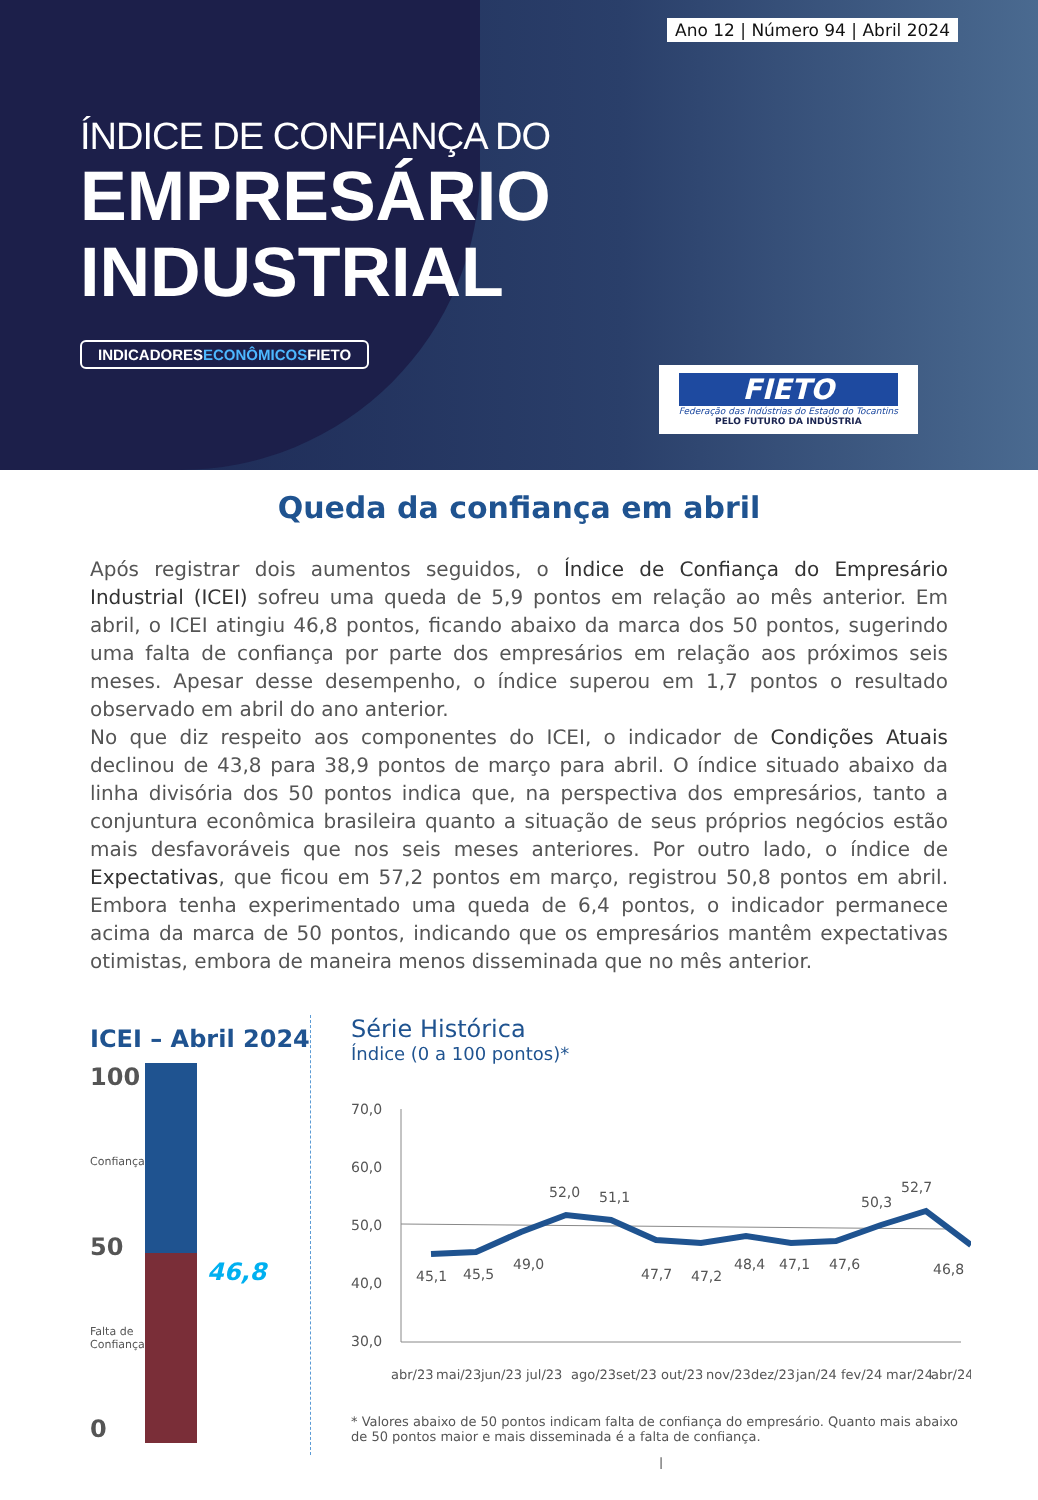Ano 12 | Número 94 | Abril 2024
ÍNDICE DE CONFIANÇA DO
EMPRESÁRIO
INDUSTRIAL
INDICADORESECONÔMICOSFIETO
FIETO
Federação das Indústrias do Estado do Tocantins
PELO FUTURO DA INDÚSTRIA
Queda da confiança em abril
Após registrar dois aumentos seguidos, o Índice de Confiança do Empresário Industrial (ICEI) sofreu uma queda de 5,9 pontos em relação ao mês anterior. Em abril, o ICEI atingiu 46,8 pontos, ficando abaixo da marca dos 50 pontos, sugerindo uma falta de confiança por parte dos empresários em relação aos próximos seis meses. Apesar desse desempenho, o índice superou em 1,7 pontos o resultado observado em abril do ano anterior.
No que diz respeito aos componentes do ICEI, o indicador de Condições Atuais declinou de 43,8 para 38,9 pontos de março para abril. O índice situado abaixo da linha divisória dos 50 pontos indica que, na perspectiva dos empresários, tanto a conjuntura econômica brasileira quanto a situação de seus próprios negócios estão mais desfavoráveis que nos seis meses anteriores. Por outro lado, o índice de Expectativas, que ficou em 57,2 pontos em março, registrou 50,8 pontos em abril. Embora tenha experimentado uma queda de 6,4 pontos, o indicador permanece acima da marca de 50 pontos, indicando que os empresários mantêm expectativas otimistas, embora de maneira menos disseminada que no mês anterior.
ICEI – Abril 2024
100
Confiança
50
Falta de Confiança
0
46,8
Série Histórica
Índice (0 a 100 pontos)*
70,0
60,0
50,0
40,0
30,0
45,1
45,5
49,0
52,0
51,1
47,7
47,2
48,4
47,1
47,6
50,3
52,7
46,8
abr/23
mai/23
jun/23
jul/23
ago/23
set/23
out/23
nov/23
dez/23
jan/24
fev/24
mar/24
abr/24
* Valores abaixo de 50 pontos indicam falta de confiança do empresário. Quanto mais abaixo de 50 pontos maior e mais disseminada é a falta de confiança.
I